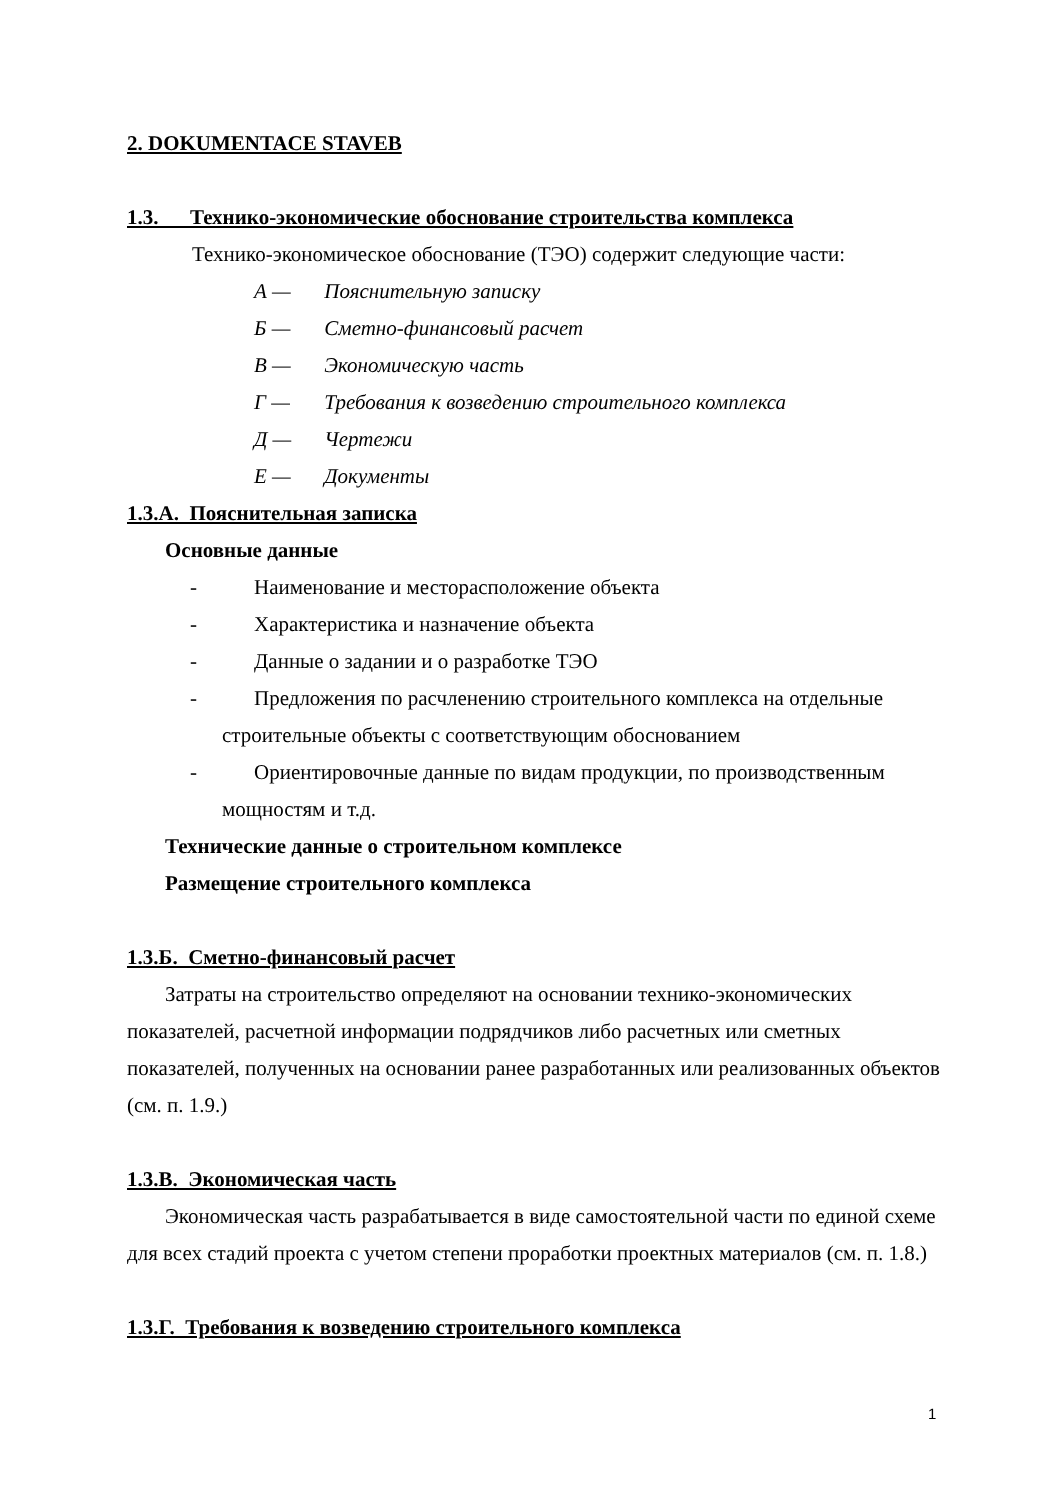2. DOKUMENTACE STAVEB
1.3. Технико-экономические обоснование строительства комплекса
Технико-экономическое обоснование (ТЭО) содержит следующие части:
А — Пояснительную записку
Б — Сметно-финансовый расчет
В — Экономическую часть
Г — Требования к возведению строительного комплекса
Д — Чертежи
Е — Документы
1.3.А. Пояснительная записка
Основные данные
- Наименование и месторасположение объекта
- Характеристика и назначение объекта
- Данные о задании и о разработке ТЭО
- Предложения по расчленению строительного комплекса на отдельные строительные объекты с соответствующим обоснованием
- Ориентировочные данные по видам продукции, по производственным мощностям и т.д.
Технические данные о строительном комплексе
Размещение строительного комплекса
1.3.Б. Сметно-финансовый расчет
Затраты на строительство определяют на основании технико-экономических показателей, расчетной информации подрядчиков либо расчетных или сметных показателей, полученных на основании ранее разработанных или реализованных объектов (см. п. 1.9.)
1.3.В. Экономическая часть
Экономическая часть разрабатывается в виде самостоятельной части по единой схеме для всех стадий проекта с учетом степени проработки проектных материалов (см. п. 1.8.)
1.3.Г. Требования к возведению строительного комплекса
1